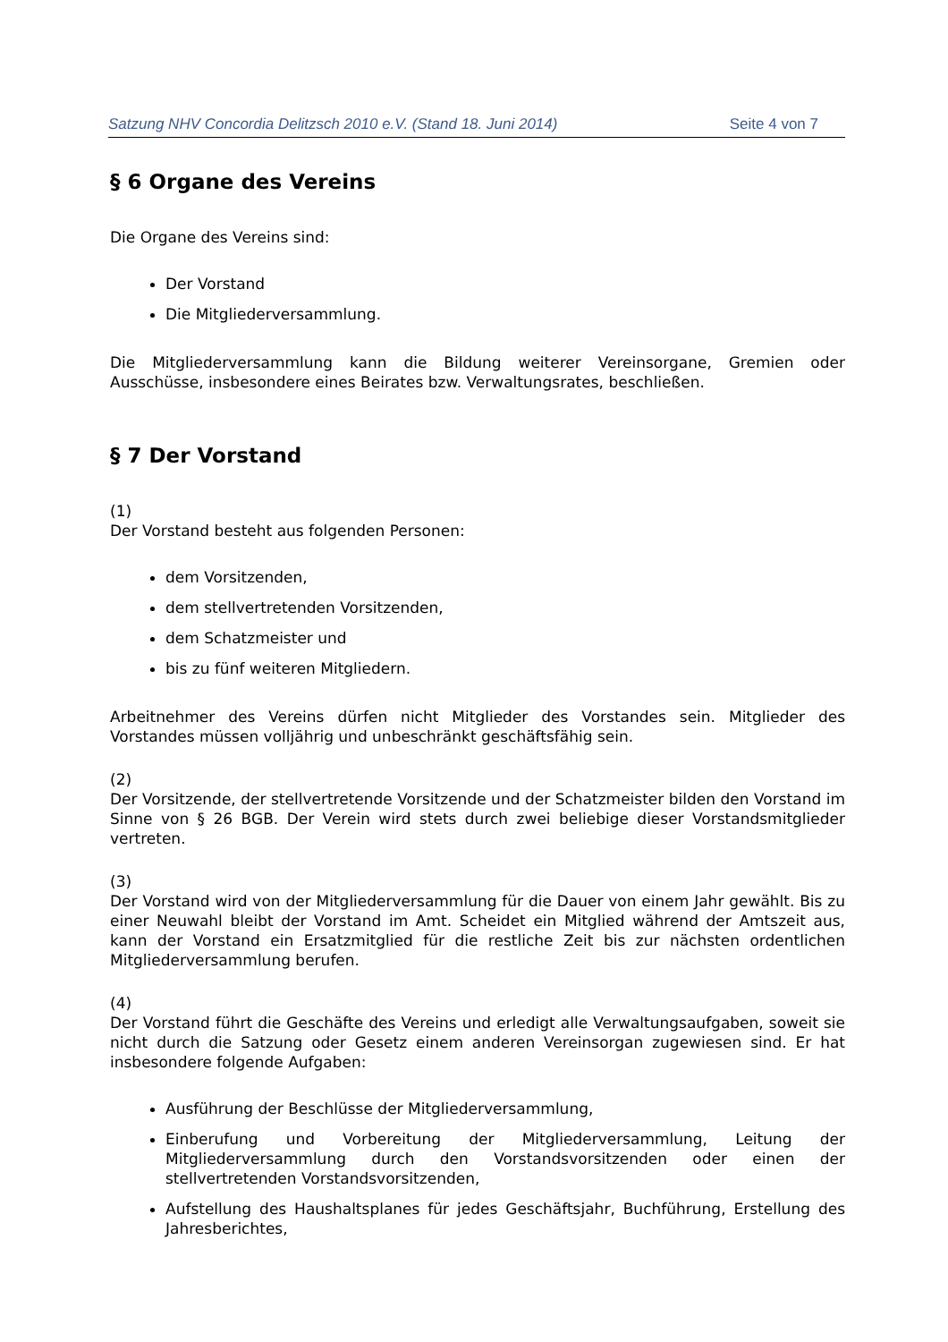Satzung NHV Concordia Delitzsch 2010 e.V. (Stand 18. Juni 2014) Seite 4 von 7
§ 6 Organe des Vereins
Die Organe des Vereins sind:
Der Vorstand
Die Mitgliederversammlung.
Die Mitgliederversammlung kann die Bildung weiterer Vereinsorgane, Gremien oder Ausschüsse, insbesondere eines Beirates bzw. Verwaltungsrates, beschließen.
§ 7 Der Vorstand
(1)
Der Vorstand besteht aus folgenden Personen:
dem Vorsitzenden,
dem stellvertretenden Vorsitzenden,
dem Schatzmeister und
bis zu fünf weiteren Mitgliedern.
Arbeitnehmer des Vereins dürfen nicht Mitglieder des Vorstandes sein. Mitglieder des Vorstandes müssen volljährig und unbeschränkt geschäftsfähig sein.
(2)
Der Vorsitzende, der stellvertretende Vorsitzende und der Schatzmeister bilden den Vorstand im Sinne von § 26 BGB. Der Verein wird stets durch zwei beliebige dieser Vorstandsmitglieder vertreten.
(3)
Der Vorstand wird von der Mitgliederversammlung für die Dauer von einem Jahr gewählt. Bis zu einer Neuwahl bleibt der Vorstand im Amt. Scheidet ein Mitglied während der Amtszeit aus, kann der Vorstand ein Ersatzmitglied für die restliche Zeit bis zur nächsten ordentlichen Mitgliederversammlung berufen.
(4)
Der Vorstand führt die Geschäfte des Vereins und erledigt alle Verwaltungsaufgaben, soweit sie nicht durch die Satzung oder Gesetz einem anderen Vereinsorgan zugewiesen sind. Er hat insbesondere folgende Aufgaben:
Ausführung der Beschlüsse der Mitgliederversammlung,
Einberufung und Vorbereitung der Mitgliederversammlung, Leitung der Mitgliederversammlung durch den Vorstandsvorsitzenden oder einen der stellvertretenden Vorstandsvorsitzenden,
Aufstellung des Haushaltsplanes für jedes Geschäftsjahr, Buchführung, Erstellung des Jahresberichtes,